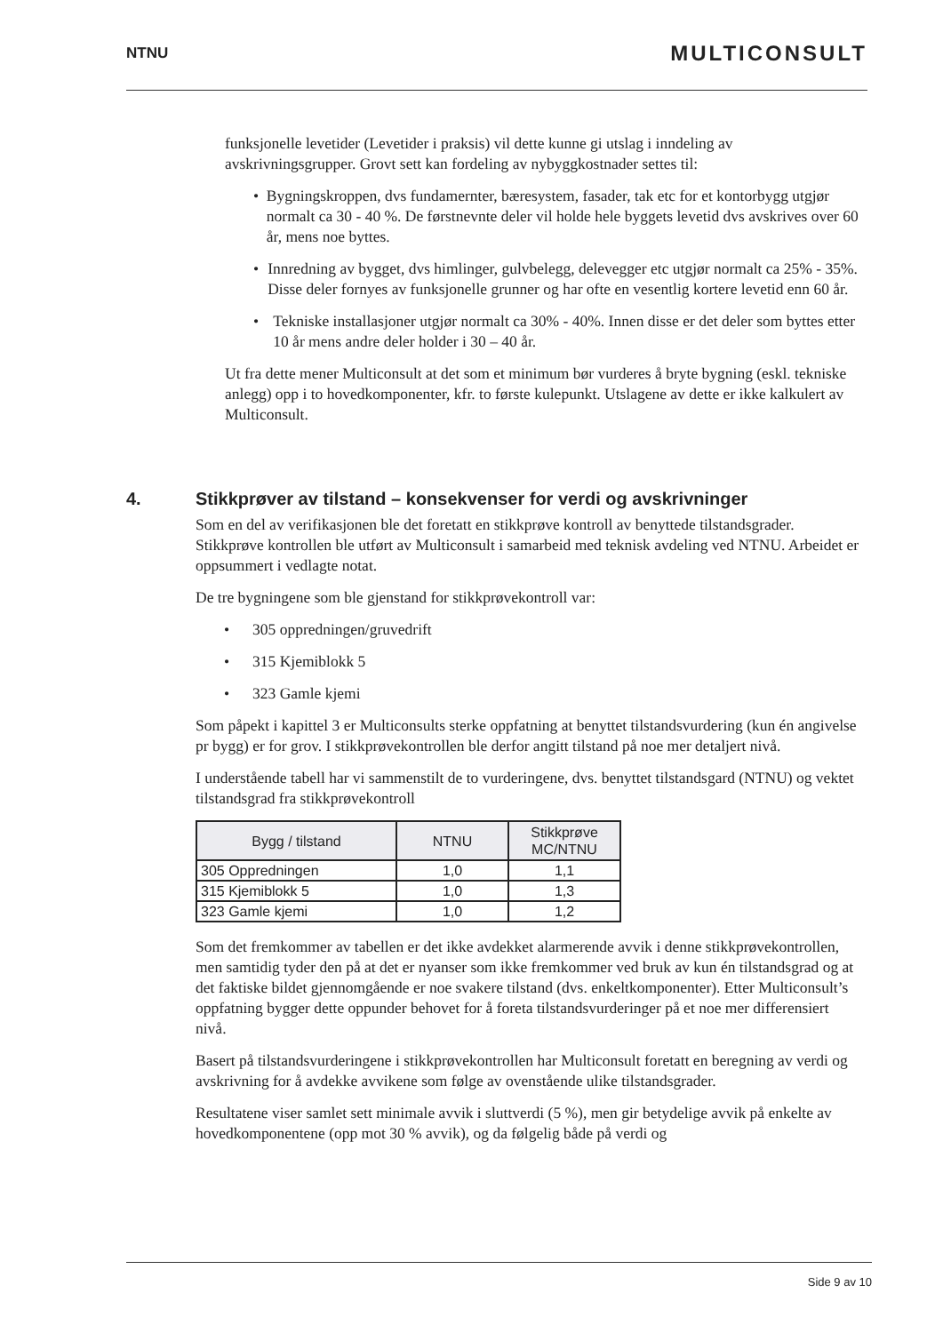NTNU MULTICONSULT
funksjonelle levetider (Levetider i praksis) vil dette kunne gi utslag i inndeling av avskrivningsgrupper. Grovt sett kan fordeling av nybyggkostnader settes til:
• Bygningskroppen, dvs fundamernter, bæresystem, fasader, tak etc for et kontorbygg utgjør normalt ca 30 - 40 %. De førstnevnte deler vil holde hele byggets levetid dvs avskrives over 60 år, mens noe byttes.
• Innredning av bygget, dvs himlinger, gulvbelegg, delevegger etc utgjør normalt ca 25% - 35%. Disse deler fornyes av funksjonelle grunner og har ofte en vesentlig kortere levetid enn 60 år.
• Tekniske installasjoner utgjør normalt ca 30% - 40%. Innen disse er det deler som byttes etter 10 år mens andre deler holder i 30 – 40 år.
Ut fra dette mener Multiconsult at det som et minimum bør vurderes å bryte bygning (eskl. tekniske anlegg) opp i to hovedkomponenter, kfr. to første kulepunkt. Utslagene av dette er ikke kalkulert av Multiconsult.
4. Stikkprøver av tilstand – konsekvenser for verdi og avskrivninger
Som en del av verifikasjonen ble det foretatt en stikkprøve kontroll av benyttede tilstandsgrader. Stikkprøve kontrollen ble utført av Multiconsult i samarbeid med teknisk avdeling ved NTNU. Arbeidet er oppsummert i vedlagte notat.
De tre bygningene som ble gjenstand for stikkprøvekontroll var:
• 305 oppredningen/gruvedrift
• 315 Kjemiblokk 5
• 323 Gamle kjemi
Som påpekt i kapittel 3 er Multiconsults sterke oppfatning at benyttet tilstandsvurdering (kun én angivelse pr bygg) er for grov. I stikkprøvekontrollen ble derfor angitt tilstand på noe mer detaljert nivå.
I understående tabell har vi sammenstilt de to vurderingene, dvs. benyttet tilstandsgard (NTNU) og vektet tilstandsgrad fra stikkprøvekontroll
| Bygg / tilstand | NTNU | Stikkprøve MC/NTNU |
| --- | --- | --- |
| 305 Oppredningen | 1,0 | 1,1 |
| 315 Kjemiblokk 5 | 1,0 | 1,3 |
| 323 Gamle kjemi | 1,0 | 1,2 |
Som det fremkommer av tabellen er det ikke avdekket alarmerende avvik i denne stikkprøvekontrollen, men samtidig tyder den på at det er nyanser som ikke fremkommer ved bruk av kun én tilstandsgrad og at det faktiske bildet gjennomgående er noe svakere tilstand (dvs. enkeltkomponenter). Etter Multiconsult’s oppfatning bygger dette oppunder behovet for å foreta tilstandsvurderinger på et noe mer differensiert nivå.
Basert på tilstandsvurderingene i stikkprøvekontrollen har Multiconsult foretatt en beregning av verdi og avskrivning for å avdekke avvikene som følge av ovenstående ulike tilstandsgrader.
Resultatene viser samlet sett minimale avvik i sluttverdi (5 %), men gir betydelige avvik på enkelte av hovedkomponentene (opp mot 30 % avvik), og da følgelig både på verdi og
Side 9 av 10